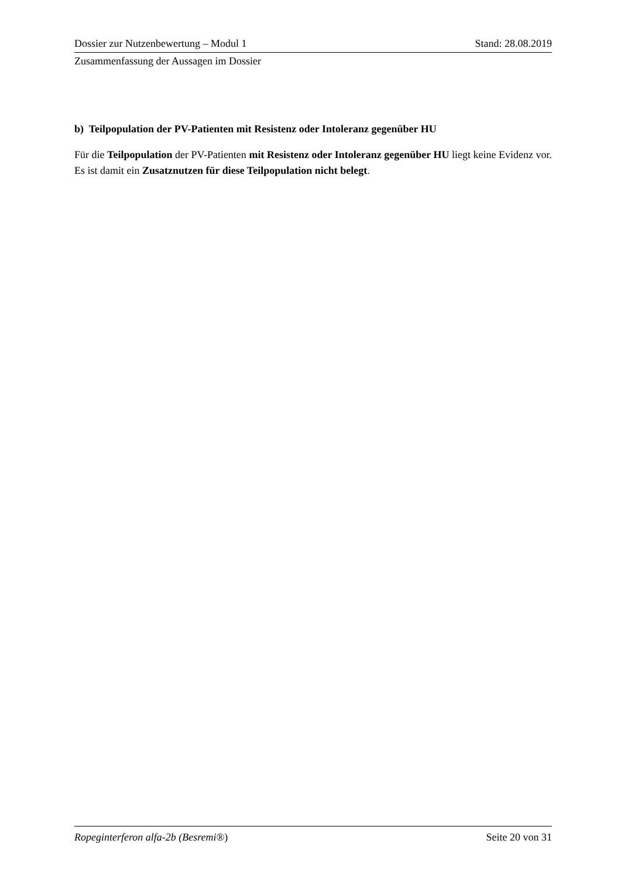Dossier zur Nutzenbewertung – Modul 1 Stand: 28.08.2019
Zusammenfassung der Aussagen im Dossier
b) Teilpopulation der PV-Patienten mit Resistenz oder Intoleranz gegenüber HU
Für die Teilpopulation der PV-Patienten mit Resistenz oder Intoleranz gegenüber HU liegt keine Evidenz vor. Es ist damit ein Zusatznutzen für diese Teilpopulation nicht belegt.
Ropeginterferon alfa-2b (Besremi®) Seite 20 von 31